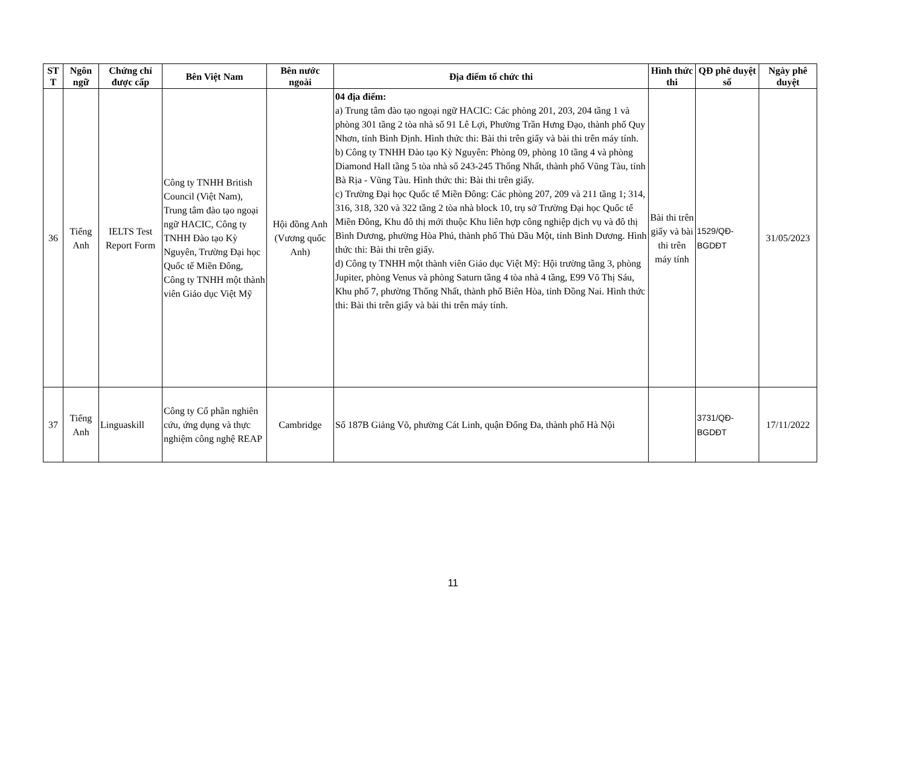| ST T | Ngôn ngữ | Chứng chỉ được cấp | Bên Việt Nam | Bên nước ngoài | Địa điểm tổ chức thi | Hình thức thi | QĐ phê duyệt số | Ngày phê duyệt |
| --- | --- | --- | --- | --- | --- | --- | --- | --- |
| 36 | Tiếng Anh | IELTS Test Report Form | Công ty TNHH British Council (Việt Nam), Trung tâm đào tạo ngoại ngữ HACIC, Công ty TNHH Đào tạo Kỳ Nguyên, Trường Đại học Quốc tế Miền Đông, Công ty TNHH một thành viên Giáo dục Việt Mỹ | Hội đồng Anh (Vương quốc Anh) | 04 địa điểm: a) Trung tâm đào tạo ngoại ngữ HACIC: Các phòng 201, 203, 204 tầng 1 và phòng 301 tầng 2 tòa nhà số 91 Lê Lợi, Phường Trần Hưng Đạo, thành phố Quy Nhơn, tỉnh Bình Định. Hình thức thi: Bài thi trên giấy và bài thi trên máy tính. b) Công ty TNHH Đào tạo Kỳ Nguyên: Phòng 09, phòng 10 tầng 4 và phòng Diamond Hall tầng 5 tòa nhà số 243-245 Thống Nhất, thành phố Vũng Tàu, tỉnh Bà Rịa - Vũng Tàu. Hình thức thi: Bài thi trên giấy. c) Trường Đại học Quốc tế Miền Đông: Các phòng 207, 209 và 211 tầng 1; 314, 316, 318, 320 và 322 tầng 2 tòa nhà block 10, trụ sở Trường Đại học Quốc tế Miền Đông, Khu đô thị mới thuộc Khu liên hợp công nghiệp dịch vụ và đô thị Bình Dương, phường Hòa Phú, thành phố Thủ Dầu Một, tỉnh Bình Dương. Hình thức thi: Bài thi trên giấy. d) Công ty TNHH một thành viên Giáo dục Việt Mỹ: Hội trường tầng 3, phòng Jupiter, phòng Venus và phòng Saturn tầng 4 tòa nhà 4 tầng, E99 Võ Thị Sáu, Khu phố 7, phường Thống Nhất, thành phố Biên Hòa, tỉnh Đồng Nai. Hình thức thi: Bài thi trên giấy và bài thi trên máy tính. | Bài thi trên giấy và bài thi trên máy tính | 1529/QĐ-BGDĐT | 31/05/2023 |
| 37 | Tiếng Anh | Linguaskill | Công ty Cổ phần nghiên cứu, ứng dụng và thực nghiệm công nghệ REAP | Cambridge | Số 187B Giảng Võ, phường Cát Linh, quận Đống Đa, thành phố Hà Nội | | 3731/QĐ-BGDĐT | 17/11/2022 |
11